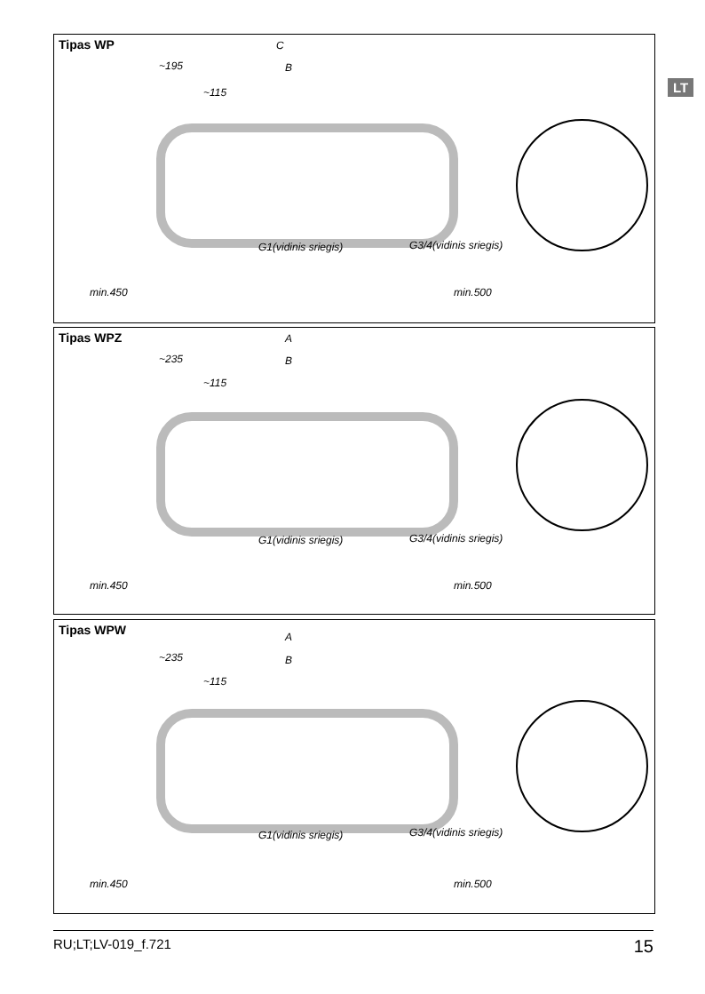LT
Tipas WP
C
~195 B
~115
G1(vidinis sriegis) G3/4(vidinis sriegis)
min.450 min.500
Tipas WPZ
A
~235 B
~115
G1(vidinis sriegis) G3/4(vidinis sriegis)
min.450 min.500
Tipas WPW
A
~235 B
~115
G1(vidinis sriegis) G3/4(vidinis sriegis)
min.450 min.500
RU;LT;LV-019_f.721 15